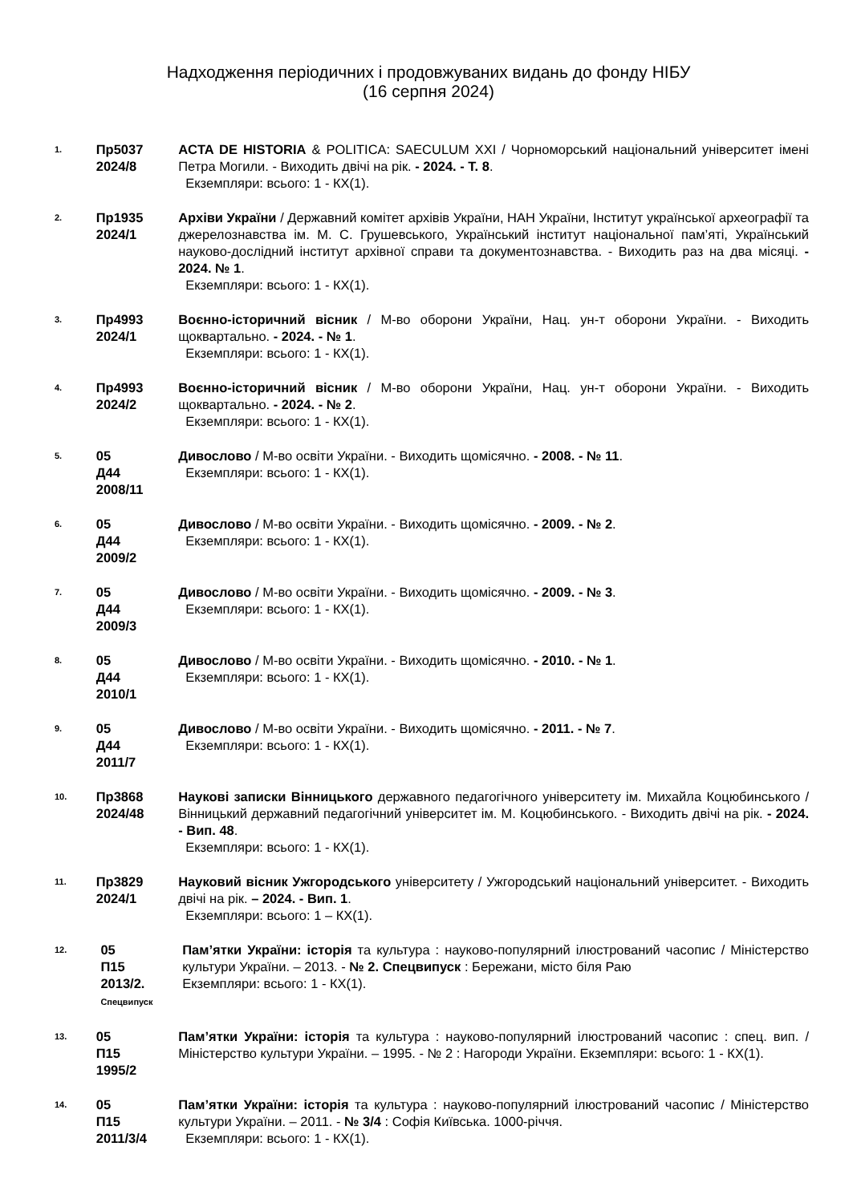Надходження періодичних і продовжуваних видань до фонду НІБУ
(16 серпня 2024)
1.
Пр5037
2024/8
ACTA DE HISTORIA & POLITICA: SAECULUM XXI / Чорноморський національний університет імені Петра Могили. - Виходить двічі на рік. - 2024. - Т. 8.
Екземпляри: всього: 1 - КХ(1).
2.
Пр1935
2024/1
Архіви України / Державний комітет архівів України, НАН України, Інститут української археографії та джерелознавства ім. М. С. Грушевського, Український інститут національної пам’яті, Український науково-дослідний інститут архівної справи та документознавства. - Виходить раз на два місяці. - 2024. № 1.
Екземпляри: всього: 1 - КХ(1).
3.
Пр4993
2024/1
Воєнно-історичний вісник / М-во оборони України, Нац. ун-т оборони України. - Виходить щоквартально. - 2024. - № 1.
Екземпляри: всього: 1 - КХ(1).
4.
Пр4993
2024/2
Воєнно-історичний вісник / М-во оборони України, Нац. ун-т оборони України. - Виходить щоквартально. - 2024. - № 2.
Екземпляри: всього: 1 - КХ(1).
5.
05
Д44
2008/11
Дивослово / М-во освіти України. - Виходить щомісячно. - 2008. - № 11.
Екземпляри: всього: 1 - КХ(1).
6.
05
Д44
2009/2
Дивослово / М-во освіти України. - Виходить щомісячно. - 2009. - № 2.
Екземпляри: всього: 1 - КХ(1).
7.
05
Д44
2009/3
Дивослово / М-во освіти України. - Виходить щомісячно. - 2009. - № 3.
Екземпляри: всього: 1 - КХ(1).
8.
05
Д44
2010/1
Дивослово / М-во освіти України. - Виходить щомісячно. - 2010. - № 1.
Екземпляри: всього: 1 - КХ(1).
9.
05
Д44
2011/7
Дивослово / М-во освіти України. - Виходить щомісячно. - 2011. - № 7.
Екземпляри: всього: 1 - КХ(1).
10.
Пр3868
2024/48
Наукові записки Вінницького державного педагогічного університету ім. Михайла Коцюбинського / Вінницький державний педагогічний університет ім. М. Коцюбинського. - Виходить двічі на рік. - 2024. - Вип. 48.
Екземпляри: всього: 1 - КХ(1).
11.
Пр3829
2024/1
Науковий вісник Ужгородського університету / Ужгородський національний університет. - Виходить двічі на рік. – 2024. - Вип. 1.
Екземпляри: всього: 1 – КХ(1).
12.
05
П15
2013/2.
Спецвипуск
Пам’ятки України: історія та культура : науково-популярний ілюстрований часопис / Міністерство культури України. – 2013. - № 2. Спецвипуск : Бережани, місто біля Раю
Екземпляри: всього: 1 - КХ(1).
13.
05
П15
1995/2
Пам’ятки України: історія та культура : науково-популярний ілюстрований часопис : спец. вип. / Міністерство культури України. – 1995. - № 2 : Нагороди України. Екземпляри: всього: 1 - КХ(1).
14.
05
П15
2011/3/4
Пам’ятки України: історія та культура : науково-популярний ілюстрований часопис / Міністерство культури України. – 2011. - № 3/4 : Софія Київська. 1000-річчя.
Екземпляри: всього: 1 - КХ(1).